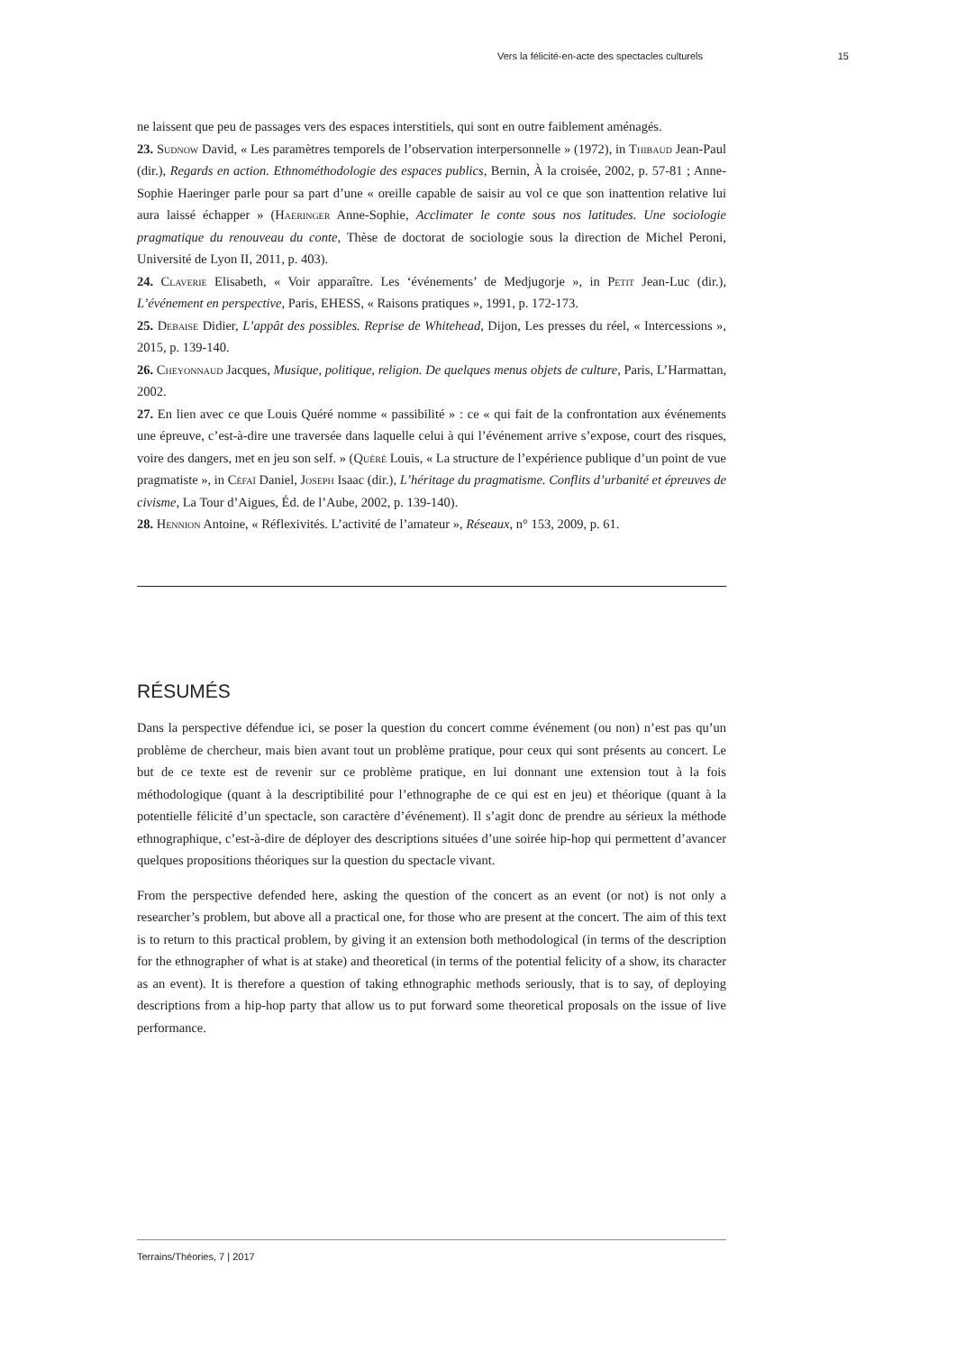Vers la félicité-en-acte des spectacles culturels 15
ne laissent que peu de passages vers des espaces interstitiels, qui sont en outre faiblement aménagés.
23. Sudnow David, « Les paramètres temporels de l’observation interpersonnelle » (1972), in Thibaud Jean-Paul (dir.), Regards en action. Ethnométhodologie des espaces publics, Bernin, À la croisée, 2002, p. 57-81 ; Anne-Sophie Haeringer parle pour sa part d’une « oreille capable de saisir au vol ce que son inattention relative lui aura laissé échapper » (Haeringer Anne-Sophie, Acclimater le conte sous nos latitudes. Une sociologie pragmatique du renouveau du conte, Thèse de doctorat de sociologie sous la direction de Michel Peroni, Université de Lyon II, 2011, p. 403).
24. Claverie Elisabeth, « Voir apparaître. Les ‘événements’ de Medjugorje », in Petit Jean-Luc (dir.), L’événement en perspective, Paris, EHESS, « Raisons pratiques », 1991, p. 172-173.
25. Debaise Didier, L’appât des possibles. Reprise de Whitehead, Dijon, Les presses du réel, « Intercessions », 2015, p. 139-140.
26. Cheyonnaud Jacques, Musique, politique, religion. De quelques menus objets de culture, Paris, L’Harmattan, 2002.
27. En lien avec ce que Louis Quéré nomme « passibilité » : ce « qui fait de la confrontation aux événements une épreuve, c’est-à-dire une traversée dans laquelle celui à qui l’événement arrive s’expose, court des risques, voire des dangers, met en jeu son self. » (Quéré Louis, « La structure de l’expérience publique d’un point de vue pragmatiste », in Céfaï Daniel, Joseph Isaac (dir.), L’héritage du pragmatisme. Conflits d’urbanité et épreuves de civisme, La Tour d’Aigues, Éd. de l’Aube, 2002, p. 139-140).
28. Hennion Antoine, « Réflexivités. L’activité de l’amateur », Réseaux, n° 153, 2009, p. 61.
RÉSUMÉS
Dans la perspective défendue ici, se poser la question du concert comme événement (ou non) n’est pas qu’un problème de chercheur, mais bien avant tout un problème pratique, pour ceux qui sont présents au concert. Le but de ce texte est de revenir sur ce problème pratique, en lui donnant une extension tout à la fois méthodologique (quant à la descriptibilité pour l’ethnographe de ce qui est en jeu) et théorique (quant à la potentielle félicité d’un spectacle, son caractère d’événement). Il s’agit donc de prendre au sérieux la méthode ethnographique, c’est-à-dire de déployer des descriptions situées d’une soirée hip-hop qui permettent d’avancer quelques propositions théoriques sur la question du spectacle vivant.
From the perspective defended here, asking the question of the concert as an event (or not) is not only a researcher’s problem, but above all a practical one, for those who are present at the concert. The aim of this text is to return to this practical problem, by giving it an extension both methodological (in terms of the description for the ethnographer of what is at stake) and theoretical (in terms of the potential felicity of a show, its character as an event). It is therefore a question of taking ethnographic methods seriously, that is to say, of deploying descriptions from a hip-hop party that allow us to put forward some theoretical proposals on the issue of live performance.
Terrains/Théories, 7 | 2017